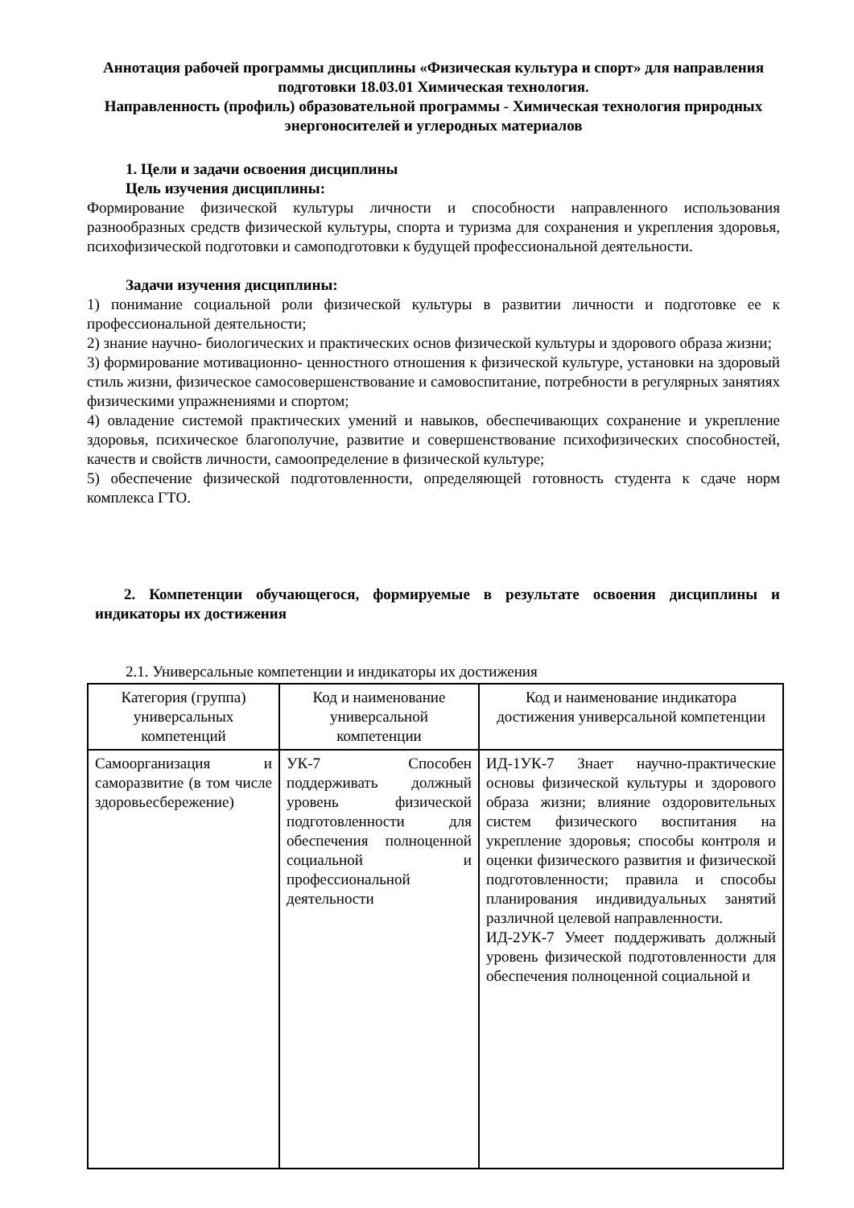Аннотация рабочей программы дисциплины «Физическая культура и спорт» для направления подготовки 18.03.01 Химическая технология.
Направленность (профиль) образовательной программы - Химическая технология природных энергоносителей и углеродных материалов
1. Цели и задачи освоения дисциплины
Цель изучения дисциплины:
Формирование физической культуры личности и способности направленного использования разнообразных средств физической культуры, спорта и туризма для сохранения и укрепления здоровья, психофизической подготовки и самоподготовки к будущей профессиональной деятельности.
Задачи изучения дисциплины:
1) понимание социальной роли физической культуры в развитии личности и подготовке ее к профессиональной деятельности;
2) знание научно- биологических и практических основ физической культуры и здорового образа жизни;
3) формирование мотивационно- ценностного отношения к физической культуре, установки на здоровый стиль жизни, физическое самосовершенствование и самовоспитание, потребности в регулярных занятиях физическими упражнениями и спортом;
4) овладение системой практических умений и навыков, обеспечивающих сохранение и укрепление здоровья, психическое благополучие, развитие и совершенствование психофизических способностей, качеств и свойств личности, самоопределение в физической культуре;
5) обеспечение физической подготовленности, определяющей готовность студента к сдаче норм комплекса ГТО.
2. Компетенции обучающегося, формируемые в результате освоения дисциплины и индикаторы их достижения
2.1. Универсальные компетенции и индикаторы их достижения
| Категория (группа) универсальных компетенций | Код и наименование универсальной компетенции | Код и наименование индикатора достижения универсальной компетенции |
| --- | --- | --- |
| Самоорганизация и саморазвитие (в том числе здоровьесбережение) | УК-7 Способен поддерживать должный уровень физической подготовленности для обеспечения полноценной социальной и профессиональной деятельности | ИД-1УК-7 Знает научно-практические основы физической культуры и здорового образа жизни; влияние оздоровительных систем физического воспитания на укрепление здоровья; способы контроля и оценки физического развития и физической подготовленности; правила и способы планирования индивидуальных занятий различной целевой направленности. ИД-2УК-7 Умеет поддерживать должный уровень физической подготовленности для обеспечения полноценной социальной и |